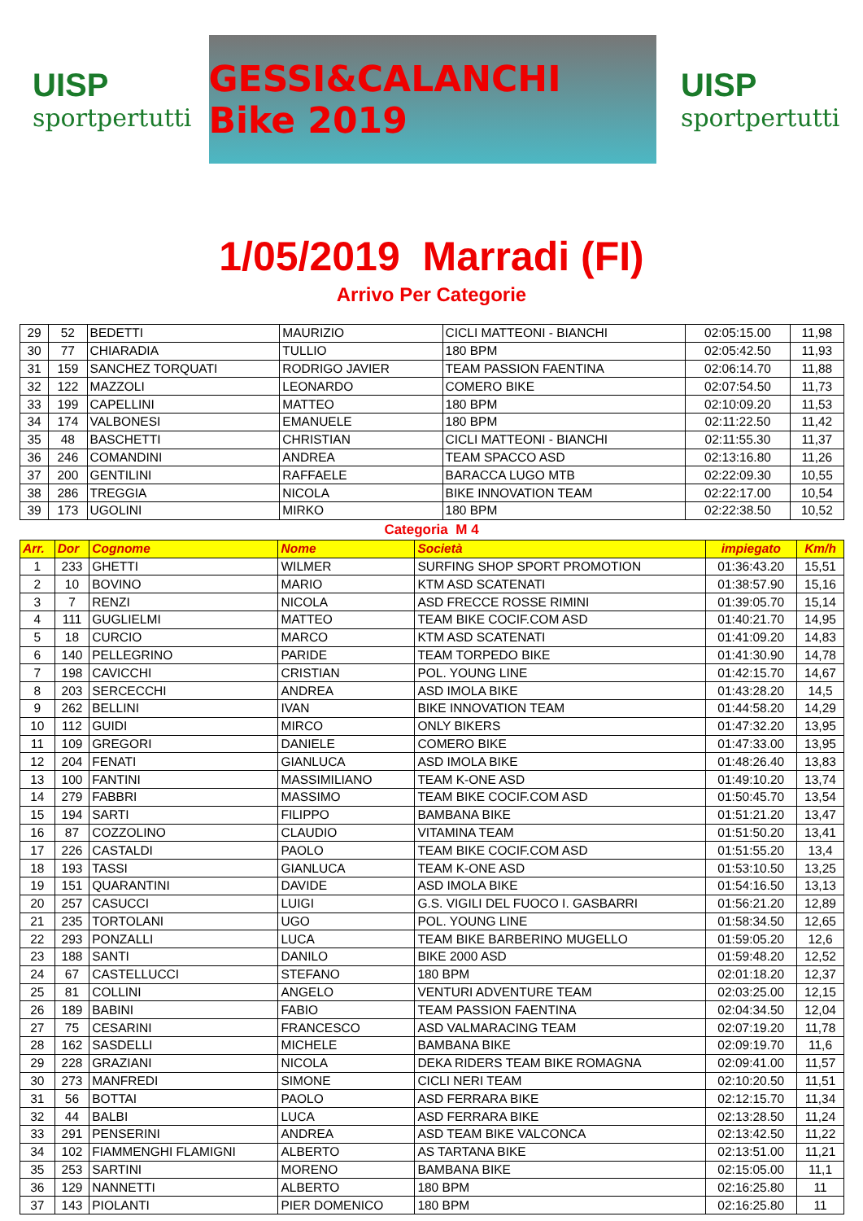UISP
sportpertutti
GESSI&CALANCHI Bike 2019
UISP
sportpertutti
1/05/2019 Marradi (FI)
Arrivo Per Categorie
| 29 | 52 | BEDETTI | MAURIZIO | CICLI MATTEONI - BIANCHI | 02:05:15.00 | 11,98 |
| 30 | 77 | CHIARADIA | TULLIO | 180 BPM | 02:05:42.50 | 11,93 |
| 31 | 159 | SANCHEZ TORQUATI | RODRIGO JAVIER | TEAM PASSION FAENTINA | 02:06:14.70 | 11,88 |
| 32 | 122 | MAZZOLI | LEONARDO | COMERO BIKE | 02:07:54.50 | 11,73 |
| 33 | 199 | CAPELLINI | MATTEO | 180 BPM | 02:10:09.20 | 11,53 |
| 34 | 174 | VALBONESI | EMANUELE | 180 BPM | 02:11:22.50 | 11,42 |
| 35 | 48 | BASCHETTI | CHRISTIAN | CICLI MATTEONI - BIANCHI | 02:11:55.30 | 11,37 |
| 36 | 246 | COMANDINI | ANDREA | TEAM SPACCO ASD | 02:13:16.80 | 11,26 |
| 37 | 200 | GENTILINI | RAFFAELE | BARACCA LUGO MTB | 02:22:09.30 | 10,55 |
| 38 | 286 | TREGGIA | NICOLA | BIKE INNOVATION TEAM | 02:22:17.00 | 10,54 |
| 39 | 173 | UGOLINI | MIRKO | 180 BPM | 02:22:38.50 | 10,52 |
Categoria M 4
| Arr. | Dor | Cognome | Nome | Società | impiegato | Km/h |
| --- | --- | --- | --- | --- | --- | --- |
| 1 | 233 | GHETTI | WILMER | SURFING SHOP SPORT PROMOTION | 01:36:43.20 | 15,51 |
| 2 | 10 | BOVINO | MARIO | KTM ASD SCATENATI | 01:38:57.90 | 15,16 |
| 3 | 7 | RENZI | NICOLA | ASD FRECCE ROSSE RIMINI | 01:39:05.70 | 15,14 |
| 4 | 111 | GUGLIELMI | MATTEO | TEAM BIKE COCIF.COM ASD | 01:40:21.70 | 14,95 |
| 5 | 18 | CURCIO | MARCO | KTM ASD SCATENATI | 01:41:09.20 | 14,83 |
| 6 | 140 | PELLEGRINO | PARIDE | TEAM TORPEDO BIKE | 01:41:30.90 | 14,78 |
| 7 | 198 | CAVICCHI | CRISTIAN | POL. YOUNG LINE | 01:42:15.70 | 14,67 |
| 8 | 203 | SERCECCHI | ANDREA | ASD IMOLA BIKE | 01:43:28.20 | 14,5 |
| 9 | 262 | BELLINI | IVAN | BIKE INNOVATION TEAM | 01:44:58.20 | 14,29 |
| 10 | 112 | GUIDI | MIRCO | ONLY BIKERS | 01:47:32.20 | 13,95 |
| 11 | 109 | GREGORI | DANIELE | COMERO BIKE | 01:47:33.00 | 13,95 |
| 12 | 204 | FENATI | GIANLUCA | ASD IMOLA BIKE | 01:48:26.40 | 13,83 |
| 13 | 100 | FANTINI | MASSIMILIANO | TEAM K-ONE ASD | 01:49:10.20 | 13,74 |
| 14 | 279 | FABBRI | MASSIMO | TEAM BIKE COCIF.COM ASD | 01:50:45.70 | 13,54 |
| 15 | 194 | SARTI | FILIPPO | BAMBANA BIKE | 01:51:21.20 | 13,47 |
| 16 | 87 | COZZOLINO | CLAUDIO | VITAMINA TEAM | 01:51:50.20 | 13,41 |
| 17 | 226 | CASTALDI | PAOLO | TEAM BIKE COCIF.COM ASD | 01:51:55.20 | 13,4 |
| 18 | 193 | TASSI | GIANLUCA | TEAM K-ONE ASD | 01:53:10.50 | 13,25 |
| 19 | 151 | QUARANTINI | DAVIDE | ASD IMOLA BIKE | 01:54:16.50 | 13,13 |
| 20 | 257 | CASUCCI | LUIGI | G.S. VIGILI DEL FUOCO I. GASBARRI | 01:56:21.20 | 12,89 |
| 21 | 235 | TORTOLANI | UGO | POL. YOUNG LINE | 01:58:34.50 | 12,65 |
| 22 | 293 | PONZALLI | LUCA | TEAM BIKE BARBERINO MUGELLO | 01:59:05.20 | 12,6 |
| 23 | 188 | SANTI | DANILO | BIKE 2000 ASD | 01:59:48.20 | 12,52 |
| 24 | 67 | CASTELLUCCI | STEFANO | 180 BPM | 02:01:18.20 | 12,37 |
| 25 | 81 | COLLINI | ANGELO | VENTURI ADVENTURE TEAM | 02:03:25.00 | 12,15 |
| 26 | 189 | BABINI | FABIO | TEAM PASSION FAENTINA | 02:04:34.50 | 12,04 |
| 27 | 75 | CESARINI | FRANCESCO | ASD VALMARACING TEAM | 02:07:19.20 | 11,78 |
| 28 | 162 | SASDELLI | MICHELE | BAMBANA BIKE | 02:09:19.70 | 11,6 |
| 29 | 228 | GRAZIANI | NICOLA | DEKA RIDERS TEAM BIKE ROMAGNA | 02:09:41.00 | 11,57 |
| 30 | 273 | MANFREDI | SIMONE | CICLI NERI TEAM | 02:10:20.50 | 11,51 |
| 31 | 56 | BOTTAI | PAOLO | ASD FERRARA BIKE | 02:12:15.70 | 11,34 |
| 32 | 44 | BALBI | LUCA | ASD FERRARA BIKE | 02:13:28.50 | 11,24 |
| 33 | 291 | PENSERINI | ANDREA | ASD TEAM BIKE VALCONCA | 02:13:42.50 | 11,22 |
| 34 | 102 | FIAMMENGHI FLAMIGNI | ALBERTO | AS TARTANA BIKE | 02:13:51.00 | 11,21 |
| 35 | 253 | SARTINI | MORENO | BAMBANA BIKE | 02:15:05.00 | 11,1 |
| 36 | 129 | NANNETTI | ALBERTO | 180 BPM | 02:16:25.80 | 11 |
| 37 | 143 | PIOLANTI | PIER DOMENICO | 180 BPM | 02:16:25.80 | 11 |